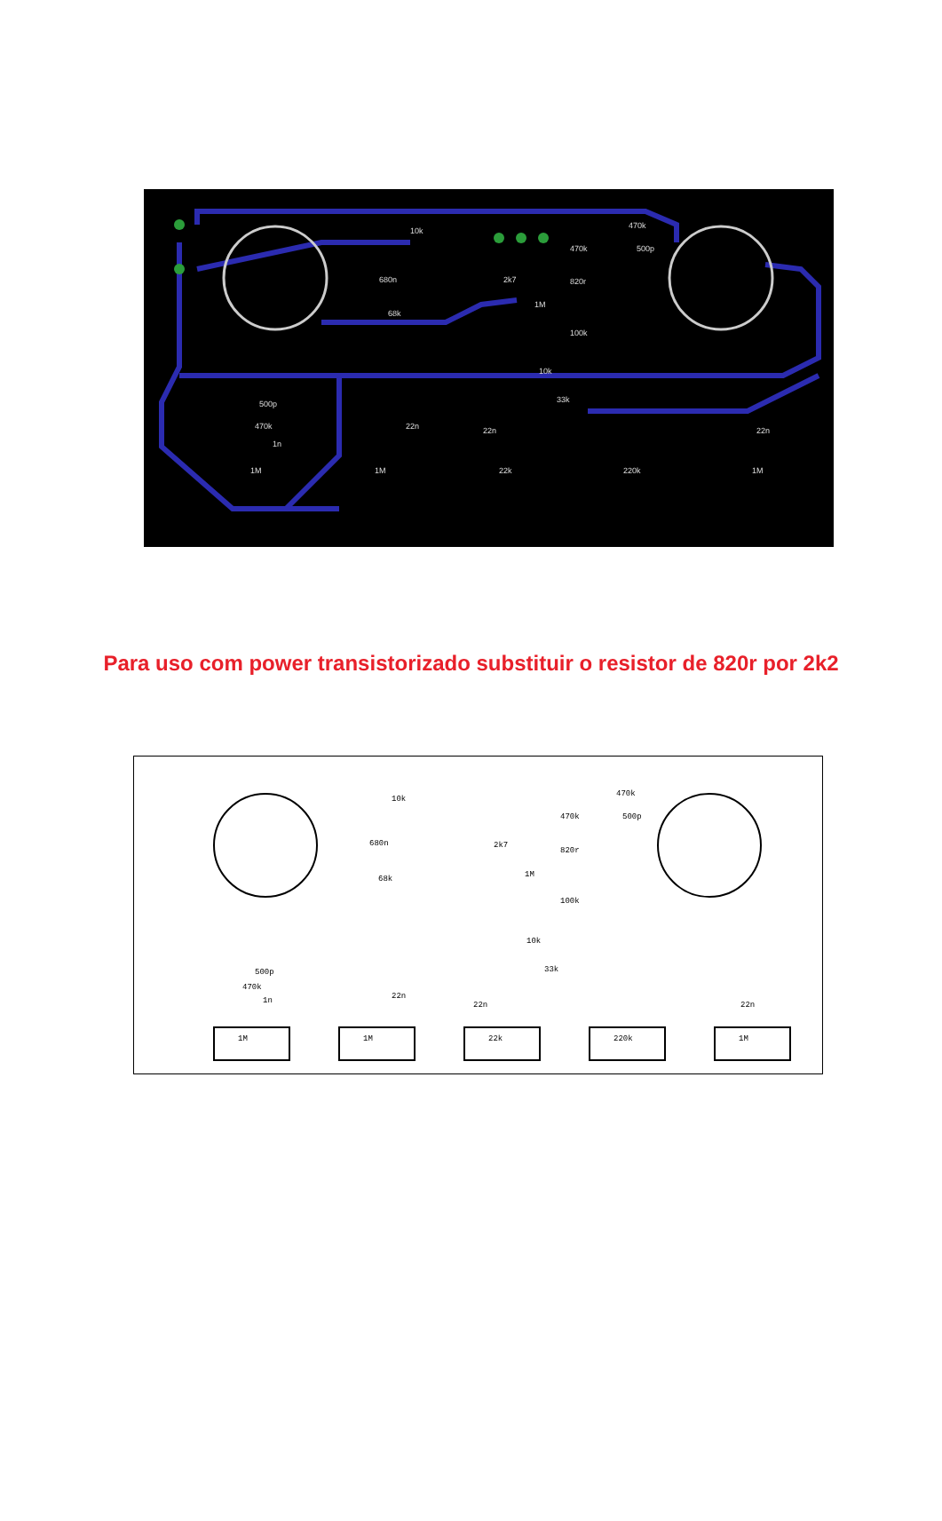10k
680n
68k
2k7
1M
470k
820r
100k
470k
500p
10k
33k
470k
500p
1n
1M
1M
22k
220k
1M
22n
22n
22n
Para uso com power transistorizado substituir o resistor de 820r por 2k2
10k
680n
68k
2k7
1M
470k
820r
100k
470k
500p
10k
33k
470k
500p
1n
1M
1M
22k
220k
1M
22n
22n
22n